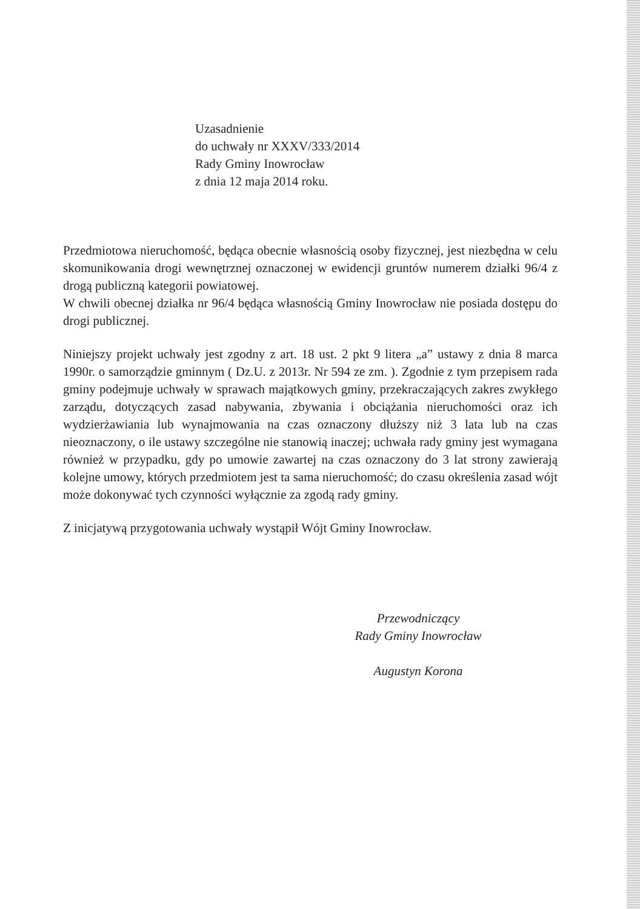Uzasadnienie
do uchwały nr XXXV/333/2014
Rady Gminy Inowrocław
z dnia 12 maja 2014 roku.
Przedmiotowa nieruchomość, będąca obecnie własnością osoby fizycznej, jest niezbędna w celu skomunikowania drogi wewnętrznej oznaczonej w ewidencji gruntów numerem działki 96/4 z drogą publiczną kategorii powiatowej.
W chwili obecnej działka nr 96/4 będąca własnością Gminy Inowrocław nie posiada dostępu do drogi publicznej.
Niniejszy projekt uchwały jest zgodny z art. 18 ust. 2 pkt 9 litera „a” ustawy z dnia 8 marca 1990r. o samorządzie gminnym ( Dz.U. z 2013r. Nr 594 ze zm. ). Zgodnie z tym przepisem rada gminy podejmuje uchwały w sprawach majątkowych gminy, przekraczających zakres zwykłego zarządu, dotyczących zasad nabywania, zbywania i obciążania nieruchomości oraz ich wydzierżawiania lub wynajmowania na czas oznaczony dłuższy niż 3 lata lub na czas nieoznaczony, o ile ustawy szczególne nie stanowią inaczej; uchwała rady gminy jest wymagana również w przypadku, gdy po umowie zawartej na czas oznaczony do 3 lat strony zawierają kolejne umowy, których przedmiotem jest ta sama nieruchomość; do czasu określenia zasad wójt może dokonywać tych czynności wyłącznie za zgodą rady gminy.
Z inicjatywą przygotowania uchwały wystąpił Wójt Gminy Inowrocław.
Przewodniczący
Rady Gminy Inowrocław
Augustyn Korona